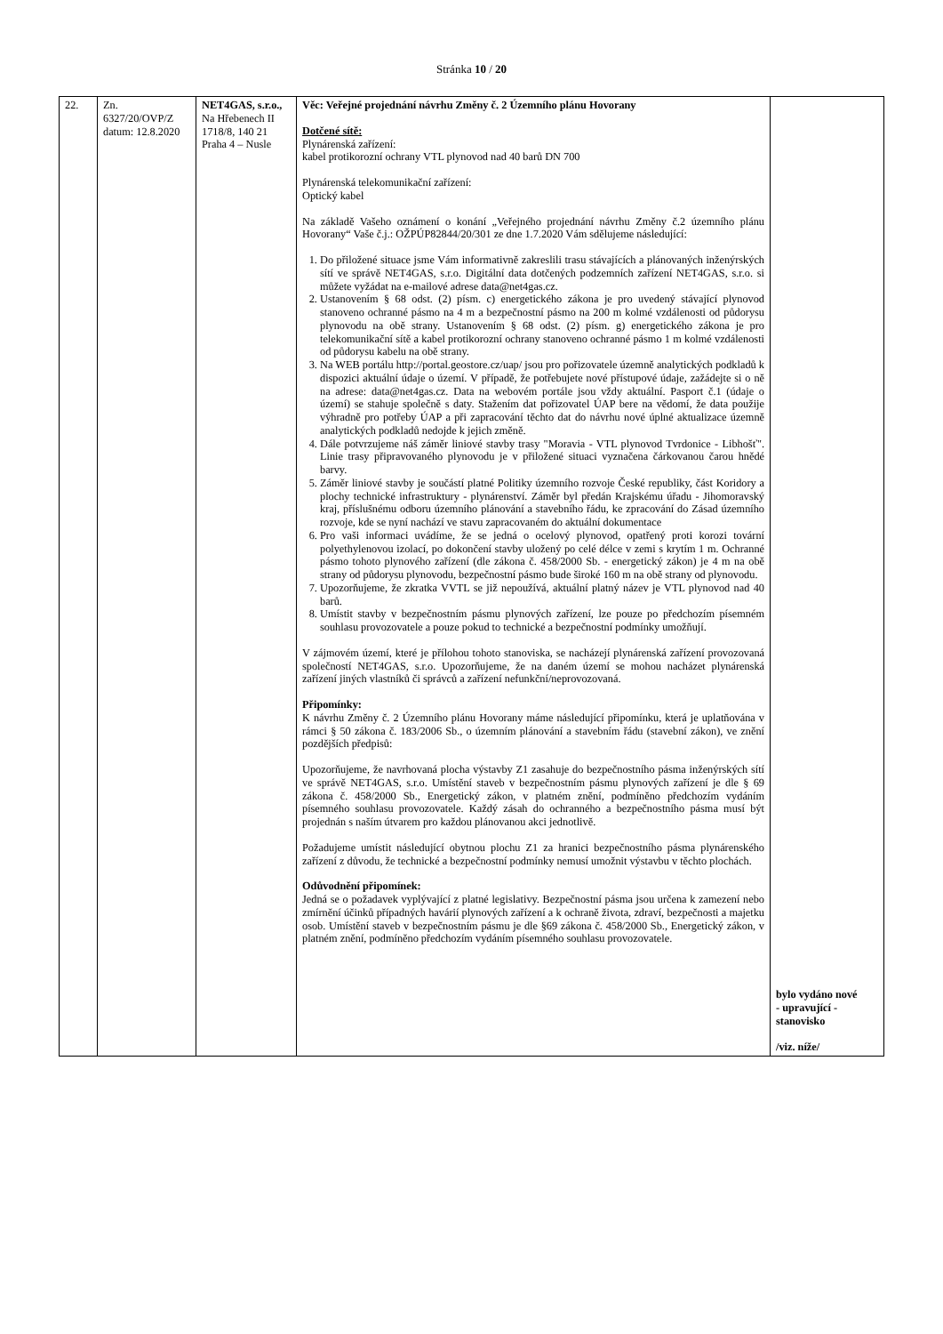Stránka 10 / 20
| 22. | Zn. 6327/20/OVP/Z datum: 12.8.2020 | NET4GAS, s.r.o., Na Hřebenech II 1718/8, 140 21 Praha 4 – Nusle | Věc: Veřejné projednání návrhu Změny č. 2 Územního plánu Hovorany Dotčené sítě: Plynárenská zařízení: kabel protikorozní ochrany VTL plynovod nad 40 barů DN 700 Plynárenská telekomunikační zařízení: Optický kabel Na základě Vašeho oznámení o konání „Veřejného projednání návrhu Změny č.2 územního plánu Hovorany“ Vaše č.j.: OŽPÚP82844/20/301 ze dne 1.7.2020 Vám sdělujeme následující: 1. Do přiložené situace jsme Vám informativně zakreslili trasu stávajících a plánovaných inženýrských sítí ve správě NET4GAS, s.r.o. Digitální data dotčených podzemních zařízení NET4GAS, s.r.o. si můžete vyžádat na e-mailové adrese data@net4gas.cz. 2. Ustanovením § 68 odst. (2) písm. c) energetického zákona je pro uvedený stávající plynovod stanoveno ochranné pásmo na 4 m a bezpečnostní pásmo na 200 m kolmé vzdálenosti od půdorysu plynovodu na obě strany. Ustanovením § 68 odst. (2) písm. g) energetického zákona je pro telekomunikační sítě a kabel protikorozní ochrany stanoveno ochranné pásmo 1 m kolmé vzdálenosti od půdorysu kabelu na obě strany. 3. Na WEB portálu http://portal.geostore.cz/uap/ jsou pro pořizovatele územně analytických podkladů k dispozici aktuální údaje o území. V případě, že potřebujete nové přístupové údaje, zažádejte si o ně na adrese: data@net4gas.cz. Data na webovém portále jsou vždy aktuální. Pasport č.1 (údaje o území) se stahuje společně s daty. Stažením dat pořizovatel ÚAP bere na vědomí, že data použije výhradně pro potřeby ÚAP a při zapracování těchto dat do návrhu nové úplné aktualizace územně analytických podkladů nedojde k jejich změně. 4. Dále potvrzujeme náš záměr liniové stavby trasy "Moravia - VTL plynovod Tvrdonice - Libhošť". Linie trasy připravovaného plynovodu je v přiložené situaci vyznačena čárkovanou čarou hnědé barvy. 5. Záměr liniové stavby je součástí platné Politiky územního rozvoje České republiky, část Koridory a plochy technické infrastruktury - plynárenství. Záměr byl předán Krajskému úřadu - Jihomoravský kraj, příslušnému odboru územního plánování a stavebního řádu, ke zpracování do Zásad územního rozvoje, kde se nyní nachází ve stavu zapracovaném do aktuální dokumentace 6. Pro vaši informaci uvádíme, že se jedná o ocelový plynovod, opatřený proti korozi tovární polyethylenovou izolací, po dokončení stavby uložený po celé délce v zemi s krytím 1 m. Ochranné pásmo tohoto plynového zařízení (dle zákona č. 458/2000 Sb. - energetický zákon) je 4 m na obě strany od půdorysu plynovodu, bezpečnostní pásmo bude široké 160 m na obě strany od plynovodu. 7. Upozorňujeme, že zkratka VVTL se již nepoužívá, aktuální platný název je VTL plynovod nad 40 barů. 8. Umístit stavby v bezpečnostním pásmu plynových zařízení, lze pouze po předchozím písemném souhlasu provozovatele a pouze pokud to technické a bezpečnostní podmínky umožňují. V zájmovém území, které je přílohou tohoto stanoviska, se nacházejí plynárenská zařízení provozovaná společností NET4GAS, s.r.o. Upozorňujeme, že na daném území se mohou nacházet plynárenská zařízení jiných vlastníků či správců a zařízení nefunkční/neprovozovaná. Připomínky: K návrhu Změny č. 2 Územního plánu Hovorany máme následující připomínku, která je uplatňována v rámci § 50 zákona č. 183/2006 Sb., o územním plánování a stavebním řádu (stavební zákon), ve znění pozdějších předpisů: Upozorňujeme, že navrhovaná plocha výstavby Z1 zasahuje do bezpečnostního pásma inženýrských sítí ve správě NET4GAS, s.r.o. Umístění staveb v bezpečnostním pásmu plynových zařízení je dle § 69 zákona č. 458/2000 Sb., Energetický zákon, v platném znění, podmíněno předchozím vydáním písemného souhlasu provozovatele. Každý zásah do ochranného a bezpečnostního pásma musí být projednán s naším útvarem pro každou plánovanou akci jednotlivě. Požadujeme umístit následující obytnou plochu Z1 za hranici bezpečnostního pásma plynárenského zařízení z důvodu, že technické a bezpečnostní podmínky nemusí umožnit výstavbu v těchto plochách. Odůvodnění připomínek: Jedná se o požadavek vyplývající z platné legislativy. Bezpečnostní pásma jsou určena k zamezení nebo zmírnění účinků případných havárií plynových zařízení a k ochraně života, zdraví, bezpečnosti a majetku osob. Umístění staveb v bezpečnostním pásmu je dle §69 zákona č. 458/2000 Sb., Energetický zákon, v platném znění, podmíněno předchozím vydáním písemného souhlasu provozovatele. | bylo vydáno nové - upravující - stanovisko /viz. níže/ |